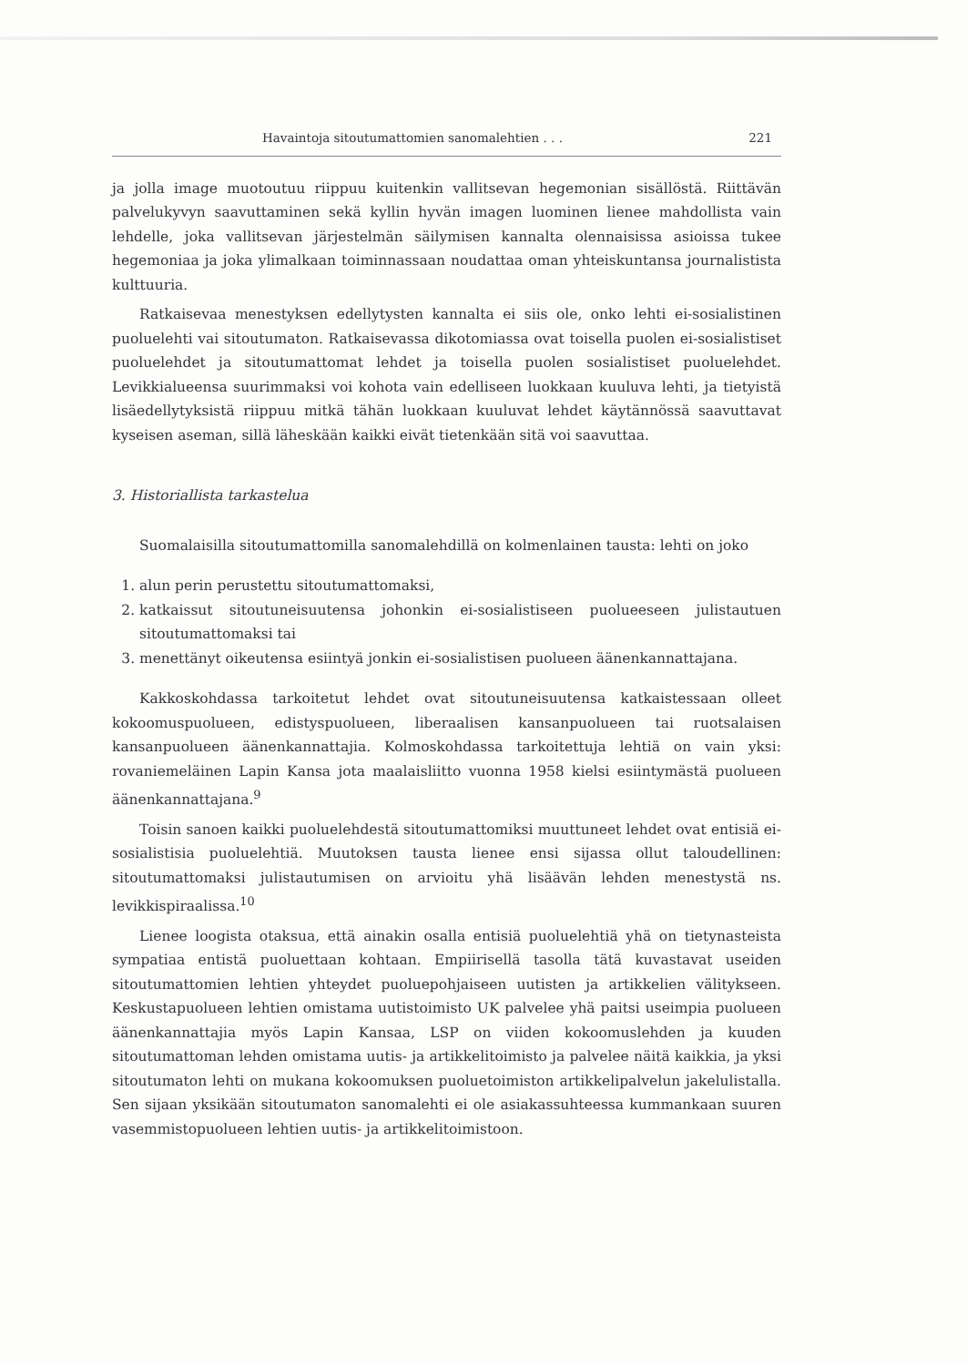Havaintoja sitoutumattomien sanomalehtien . . . 221
ja jolla image muotoutuu riippuu kuitenkin vallitsevan hegemonian sisällöstä. Riittävän palvelukyvyn saavuttaminen sekä kyllin hyvän imagen luominen lienee mahdollista vain lehdelle, joka vallitsevan järjestelmän säilymisen kannalta olennaisissa asioissa tukee hegemoniaa ja joka ylimalkaan toiminnassaan noudattaa oman yhteiskuntansa journalistista kulttuuria.
Ratkaisevaa menestyksen edellytysten kannalta ei siis ole, onko lehti ei-sosialistinen puoluelehti vai sitoutumaton. Ratkaisevassa dikotomiassa ovat toisella puolen ei-sosialistiset puoluelehdet ja sitoutumattomat lehdet ja toisella puolen sosialistiset puoluelehdet. Levikkialueensa suurimmaksi voi kohota vain edelliseen luokkaan kuuluva lehti, ja tietyistä lisäedellytyksistä riippuu mitkä tähän luokkaan kuuluvat lehdet käytännössä saavuttavat kyseisen aseman, sillä läheskään kaikki eivät tietenkään sitä voi saavuttaa.
3. Historiallista tarkastelua
Suomalaisilla sitoutumattomilla sanomalehdillä on kolmenlainen tausta: lehti on joko
1. alun perin perustettu sitoutumattomaksi,
2. katkaissut sitoutuneisuutensa johonkin ei-sosialistiseen puolueeseen julistautuen sitoutumattomaksi tai
3. menettänyt oikeutensa esiintyä jonkin ei-sosialistisen puolueen äänenkannattajana.
Kakkoskohdassa tarkoitetut lehdet ovat sitoutuneisuutensa katkaistessaan olleet kokoomuspuolueen, edistyspuolueen, liberaalisen kansanpuolueen tai ruotsalaisen kansanpuolueen äänenkannattajia. Kolmoskohdassa tarkoitettuja lehtiä on vain yksi: rovaniemeläinen Lapin Kansa jota maalaisliitto vuonna 1958 kielsi esiintymästä puolueen äänenkannattajana.<sup>9</sup>
Toisin sanoen kaikki puoluelehdestä sitoutumattomiksi muuttuneet lehdet ovat entisiä ei-sosialistisia puoluelehtiä. Muutoksen tausta lienee ensi sijassa ollut taloudellinen: sitoutumattomaksi julistautumisen on arvioitu yhä lisäävän lehden menestystä ns. levikkispiraalissa.<sup>10</sup>
Lienee loogista otaksua, että ainakin osalla entisiä puoluelehtiä yhä on tietynasteista sympatiaa entistä puoluettaan kohtaan. Empiirisellä tasolla tätä kuvastavat useiden sitoutumattomien lehtien yhteydet puoluepohjaiseen uutisten ja artikkelien välitykseen. Keskustapuolueen lehtien omistama uutistoimisto UK palvelee yhä paitsi useimpia puolueen äänenkannattajia myös Lapin Kansaa, LSP on viiden kokoomuslehden ja kuuden sitoutumattoman lehden omistama uutis- ja artikkelitoimisto ja palvelee näitä kaikkia, ja yksi sitoutumaton lehti on mukana kokoomuksen puoluetoimiston artikkelipalvelun jakelulistalla. Sen sijaan yksikään sitoutumaton sanomalehti ei ole asiakassuhteessa kummankaan suuren vasemmistopuolueen lehtien uutis- ja artikkelitoimistoon.